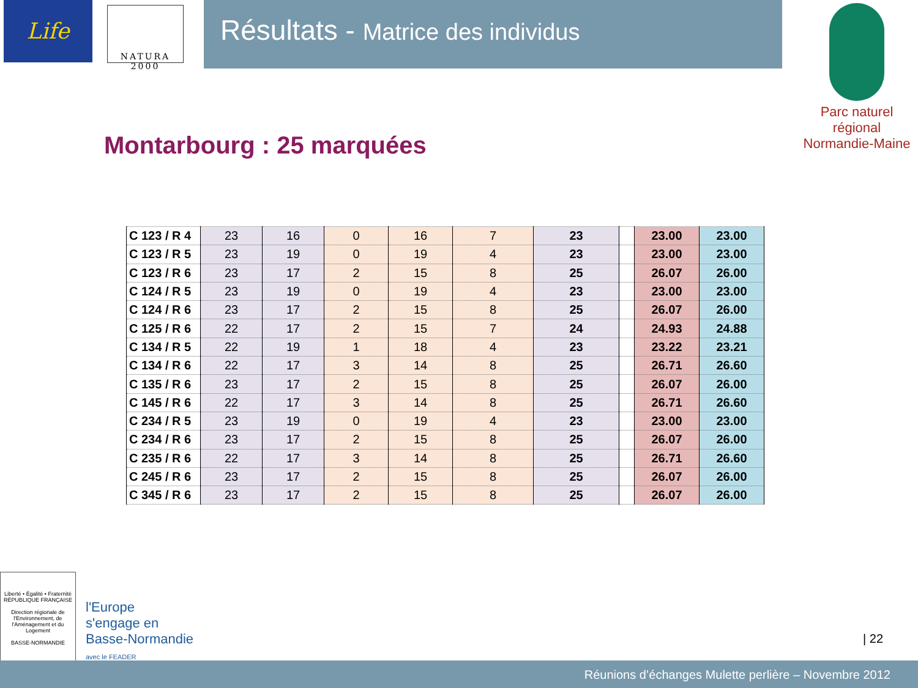Life
NATURA 2000
Résultats - Matrice des individus
Parc naturel régional
Normandie-Maine
Montarbourg : 25 marquées
| C 123 / R 4 | 23 | 16 | 0 | 16 | 7 | 23 | | 23.00 | 23.00 |
| C 123 / R 5 | 23 | 19 | 0 | 19 | 4 | 23 | | 23.00 | 23.00 |
| C 123 / R 6 | 23 | 17 | 2 | 15 | 8 | 25 | | 26.07 | 26.00 |
| C 124 / R 5 | 23 | 19 | 0 | 19 | 4 | 23 | | 23.00 | 23.00 |
| C 124 / R 6 | 23 | 17 | 2 | 15 | 8 | 25 | | 26.07 | 26.00 |
| C 125 / R 6 | 22 | 17 | 2 | 15 | 7 | 24 | | 24.93 | 24.88 |
| C 134 / R 5 | 22 | 19 | 1 | 18 | 4 | 23 | | 23.22 | 23.21 |
| C 134 / R 6 | 22 | 17 | 3 | 14 | 8 | 25 | | 26.71 | 26.60 |
| C 135 / R 6 | 23 | 17 | 2 | 15 | 8 | 25 | | 26.07 | 26.00 |
| C 145 / R 6 | 22 | 17 | 3 | 14 | 8 | 25 | | 26.71 | 26.60 |
| C 234 / R 5 | 23 | 19 | 0 | 19 | 4 | 23 | | 23.00 | 23.00 |
| C 234 / R 6 | 23 | 17 | 2 | 15 | 8 | 25 | | 26.07 | 26.00 |
| C 235 / R 6 | 22 | 17 | 3 | 14 | 8 | 25 | | 26.71 | 26.60 |
| C 245 / R 6 | 23 | 17 | 2 | 15 | 8 | 25 | | 26.07 | 26.00 |
| C 345 / R 6 | 23 | 17 | 2 | 15 | 8 | 25 | | 26.07 | 26.00 |
Liberté • Égalité • Fraternité
RÉPUBLIQUE FRANÇAISE
Direction régionale de l'Environnement, de l'Aménagement et du Logement
BASSE-NORMANDIE
l'Europe
s'engage en
Basse-Normandie
avec le FEADER
| 22
Réunions d’échanges Mulette perlière – Novembre 2012